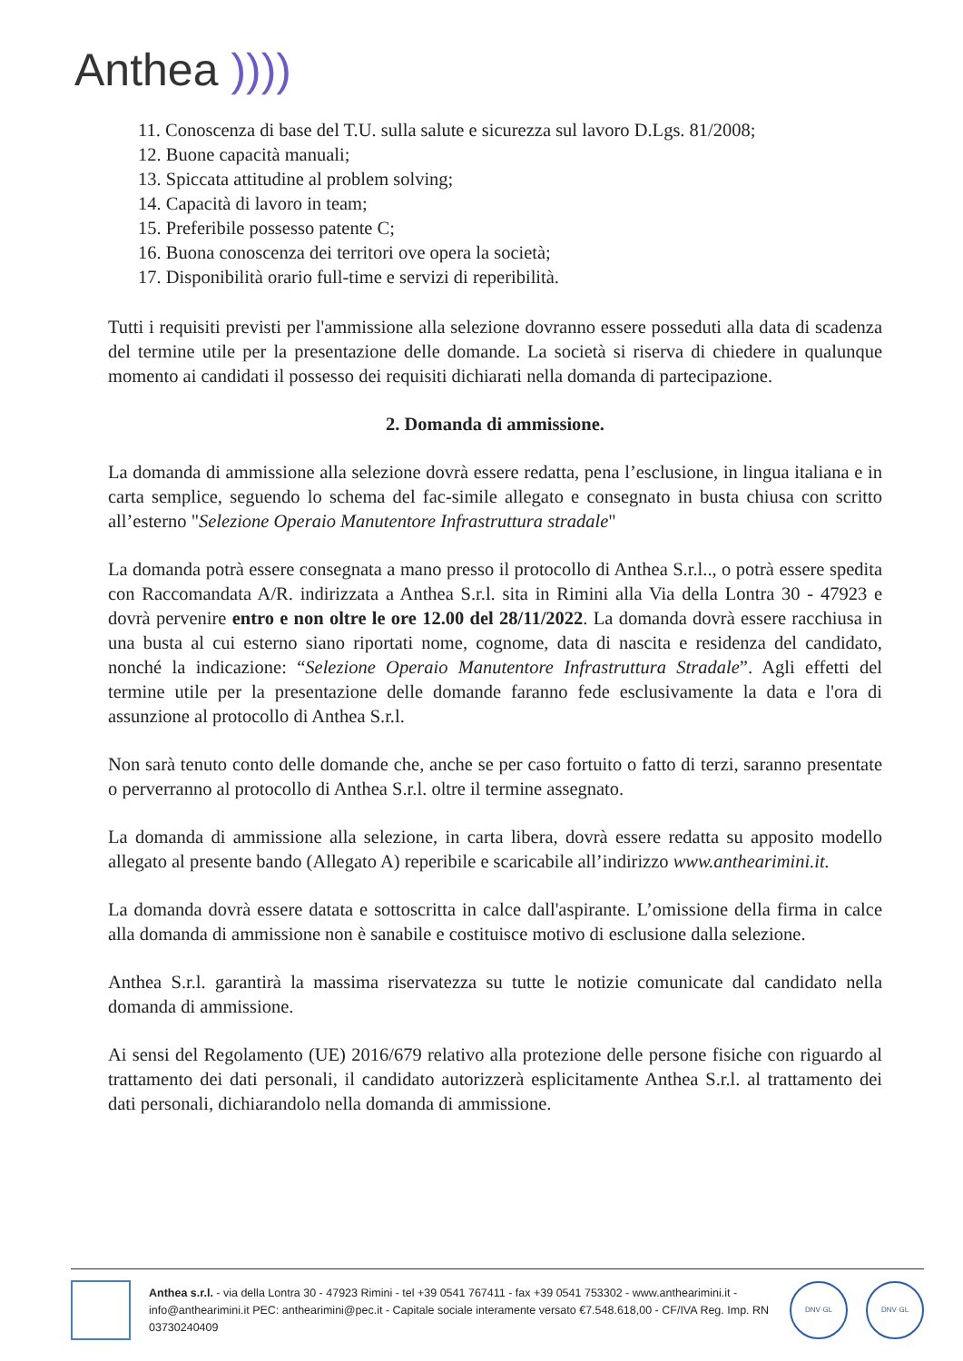Anthea ))))
11. Conoscenza di base del T.U. sulla salute e sicurezza sul lavoro D.Lgs. 81/2008;
12. Buone capacità manuali;
13. Spiccata attitudine al problem solving;
14. Capacità di lavoro in team;
15. Preferibile possesso patente C;
16. Buona conoscenza dei territori ove opera la società;
17. Disponibilità orario full-time e servizi di reperibilità.
Tutti i requisiti previsti per l'ammissione alla selezione dovranno essere posseduti alla data di scadenza del termine utile per la presentazione delle domande. La società si riserva di chiedere in qualunque momento ai candidati il possesso dei requisiti dichiarati nella domanda di partecipazione.
2. Domanda di ammissione.
La domanda di ammissione alla selezione dovrà essere redatta, pena l’esclusione, in lingua italiana e in carta semplice, seguendo lo schema del fac-simile allegato e consegnato in busta chiusa con scritto all’esterno "Selezione Operaio Manutentore Infrastruttura stradale"
La domanda potrà essere consegnata a mano presso il protocollo di Anthea S.r.l.., o potrà essere spedita con Raccomandata A/R. indirizzata a Anthea S.r.l. sita in Rimini alla Via della Lontra 30 - 47923 e dovrà pervenire entro e non oltre le ore 12.00 del 28/11/2022. La domanda dovrà essere racchiusa in una busta al cui esterno siano riportati nome, cognome, data di nascita e residenza del candidato, nonché la indicazione: “Selezione Operaio Manutentore Infrastruttura Stradale”. Agli effetti del termine utile per la presentazione delle domande faranno fede esclusivamente la data e l'ora di assunzione al protocollo di Anthea S.r.l.
Non sarà tenuto conto delle domande che, anche se per caso fortuito o fatto di terzi, saranno presentate o perverranno al protocollo di Anthea S.r.l. oltre il termine assegnato.
La domanda di ammissione alla selezione, in carta libera, dovrà essere redatta su apposito modello allegato al presente bando (Allegato A) reperibile e scaricabile all’indirizzo www.anthearimini.it.
La domanda dovrà essere datata e sottoscritta in calce dall'aspirante. L’omissione della firma in calce alla domanda di ammissione non è sanabile e costituisce motivo di esclusione dalla selezione.
Anthea S.r.l. garantirà la massima riservatezza su tutte le notizie comunicate dal candidato nella domanda di ammissione.
Ai sensi del Regolamento (UE) 2016/679 relativo alla protezione delle persone fisiche con riguardo al trattamento dei dati personali, il candidato autorizzerà esplicitamente Anthea S.r.l. al trattamento dei dati personali, dichiarandolo nella domanda di ammissione.
Anthea s.r.l. - via della Lontra 30 - 47923 Rimini - tel +39 0541 767411 - fax +39 0541 753302 - www.anthearimini.it - info@anthearimini.it PEC: anthearimini@pec.it - Capitale sociale interamente versato €7.548.618,00 - CF/IVA Reg. Imp. RN 03730240409
DNV·GL DNV·GL